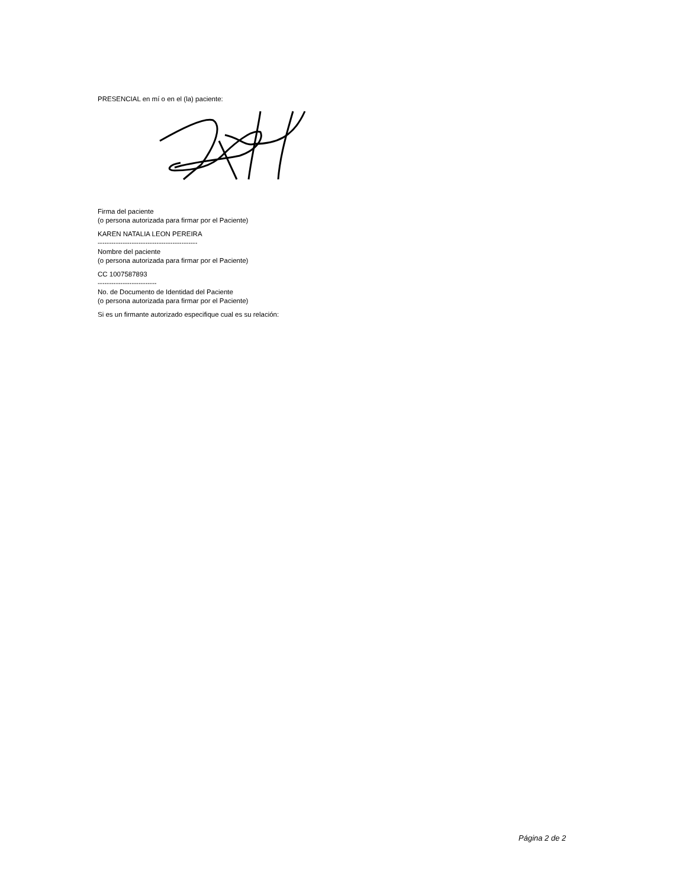PRESENCIAL en mí o en el (la) paciente:
Firma del paciente
(o persona autorizada para firmar por el Paciente)
KAREN NATALIA LEON PEREIRA
--------------------------------------------
Nombre del paciente
(o persona autorizada para firmar por el Paciente)
CC 1007587893
--------------------------
No. de Documento de Identidad del Paciente
(o persona autorizada para firmar por el Paciente)
Si es un firmante autorizado especifique cual es su relación:
Página 2 de 2